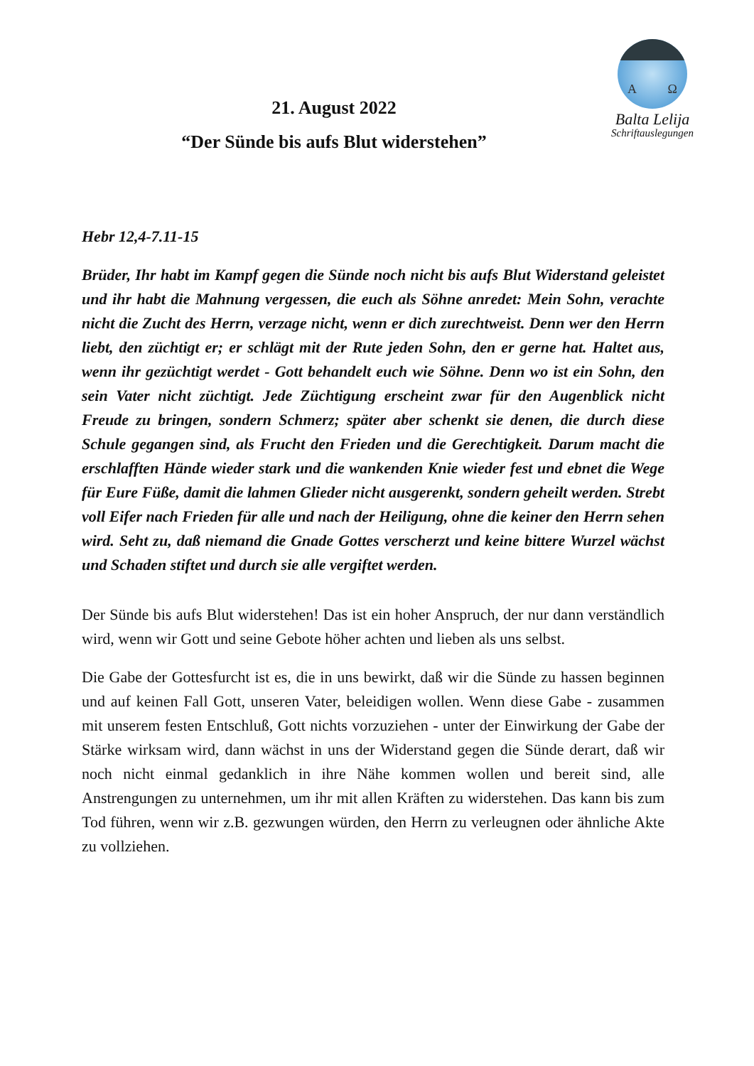A Ω
Balta Lelija
Schriftauslegungen
21. August 2022
“Der Sünde bis aufs Blut widerstehen”
Hebr 12,4-7.11-15
Brüder, Ihr habt im Kampf gegen die Sünde noch nicht bis aufs Blut Widerstand geleistet und ihr habt die Mahnung vergessen, die euch als Söhne anredet: Mein Sohn, verachte nicht die Zucht des Herrn, verzage nicht, wenn er dich zurechtweist. Denn wer den Herrn liebt, den züchtigt er; er schlägt mit der Rute jeden Sohn, den er gerne hat. Haltet aus, wenn ihr gezüchtigt werdet - Gott behandelt euch wie Söhne. Denn wo ist ein Sohn, den sein Vater nicht züchtigt. Jede Züchtigung erscheint zwar für den Augenblick nicht Freude zu bringen, sondern Schmerz; später aber schenkt sie denen, die durch diese Schule gegangen sind, als Frucht den Frieden und die Gerechtigkeit. Darum macht die erschlafften Hände wieder stark und die wankenden Knie wieder fest und ebnet die Wege für Eure Füße, damit die lahmen Glieder nicht ausgerenkt, sondern geheilt werden. Strebt voll Eifer nach Frieden für alle und nach der Heiligung, ohne die keiner den Herrn sehen wird. Seht zu, daß niemand die Gnade Gottes verscherzt und keine bittere Wurzel wächst und Schaden stiftet und durch sie alle vergiftet werden.
Der Sünde bis aufs Blut widerstehen! Das ist ein hoher Anspruch, der nur dann verständlich wird, wenn wir Gott und seine Gebote höher achten und lieben als uns selbst.
Die Gabe der Gottesfurcht ist es, die in uns bewirkt, daß wir die Sünde zu hassen beginnen und auf keinen Fall Gott, unseren Vater, beleidigen wollen. Wenn diese Gabe - zusammen mit unserem festen Entschluß, Gott nichts vorzuziehen - unter der Einwirkung der Gabe der Stärke wirksam wird, dann wächst in uns der Widerstand gegen die Sünde derart, daß wir noch nicht einmal gedanklich in ihre Nähe kommen wollen und bereit sind, alle Anstrengungen zu unternehmen, um ihr mit allen Kräften zu widerstehen. Das kann bis zum Tod führen, wenn wir z.B. gezwungen würden, den Herrn zu verleugnen oder ähnliche Akte zu vollziehen.